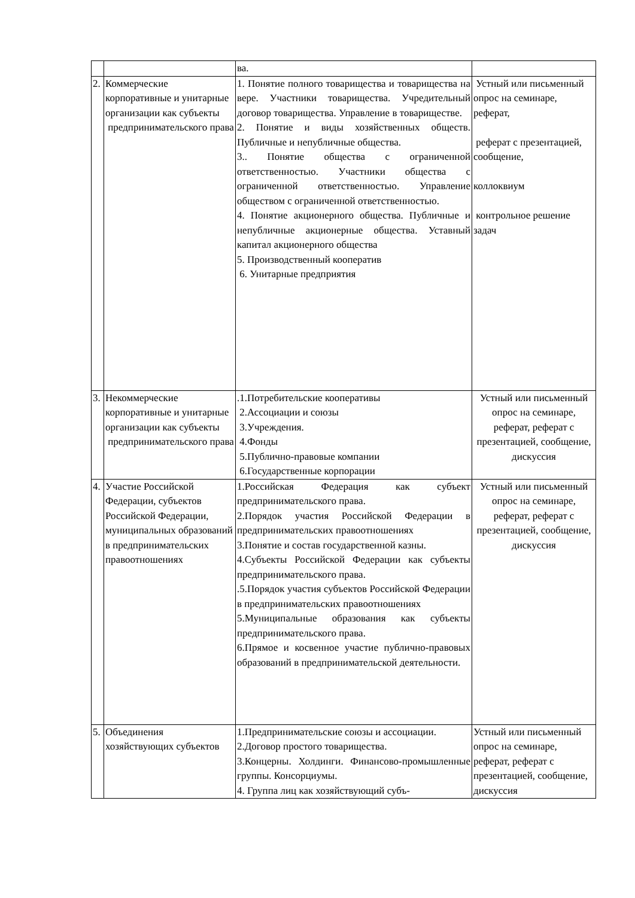| | | ва. | |
| 2. | Коммерческие корпоративные и унитарные организации как субъекты предпринимательского права | 1. Понятие полного товарищества и товарищества на вере. Участники товарищества. Учредительный договор товарищества. Управление в товариществе. 2. Понятие и виды хозяйственных обществ. Публичные и непубличные общества. 3.. Понятие общества с ограниченной ответственностью. Участники общества с ограниченной ответственностью. Управление обществом с ограниченной ответственностью. 4. Понятие акционерного общества. Публичные и непубличные акционерные общества. Уставный капитал акционерного общества 5. Производственный кооператив 6. Унитарные предприятия | Устный или письменный опрос на семинаре, реферат, реферат с презентацией, сообщение, коллоквиум контрольное решение задач |
| 3. | Некоммерческие корпоративные и унитарные организации как субъекты предпринимательского права | .1.Потребительские кооперативы 2.Ассоциации и союзы 3.Учреждения. 4.Фонды 5.Публично-правовые компании 6.Государственные корпорации | Устный или письменный опрос на семинаре, реферат, реферат с презентацией, сообщение, дискуссия |
| 4. | Участие Российской Федерации, субъектов Российской Федерации, муниципальных образований в предпринимательских правоотношениях | 1.Российская Федерация как субъект предпринимательского права. 2.Порядок участия Российской Федерации в предпринимательских правоотношениях 3.Понятие и состав государственной казны. 4.Субъекты Российской Федерации как субъекты предпринимательского права. .5.Порядок участия субъектов Российской Федерации в предпринимательских правоотношениях 5.Муниципальные образования как субъекты предпринимательского права. 6.Прямое и косвенное участие публично-правовых образований в предпринимательской деятельности. | Устный или письменный опрос на семинаре, реферат, реферат с презентацией, сообщение, дискуссия |
| 5. | Объединения хозяйствующих субъектов | 1.Предпринимательские союзы и ассоциации. 2.Договор простого товарищества. 3.Концерны. Холдинги. Финансово-промышленные группы. Консорциумы. 4. Группа лиц как хозяйствующий субъ- | Устный или письменный опрос на семинаре, реферат, реферат с презентацией, сообщение, дискуссия |